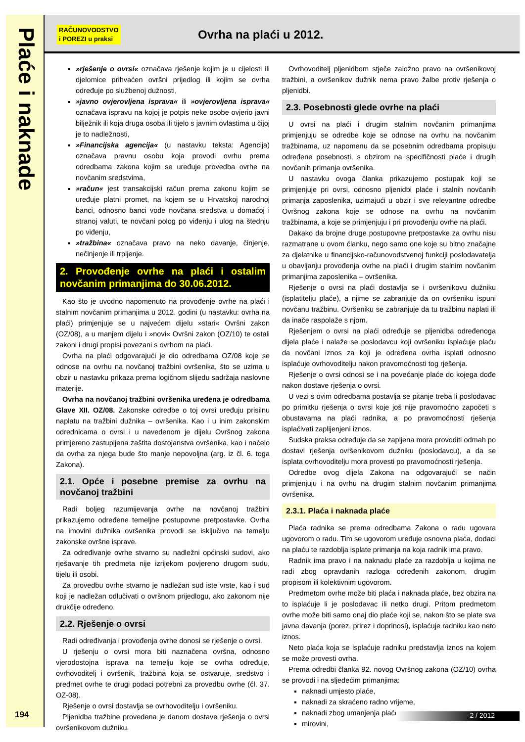Plaće i naknade
194
RAČUNOVODSTVO
i POREZI u praksi
Ovrha na plaći u 2012.
»rješenje o ovrsi« označava rješenje kojim je u cijelosti ili djelomice prihvaćen ovršni prijedlog ili kojim se ovrha određuje po službenoj dužnosti,
»javno ovjerovljena isprava« ili »ovjerovljena isprava« označava ispravu na kojoj je potpis neke osobe ovjerio javni bilježnik ili koja druga osoba ili tijelo s javnim ovlastima u čijoj je to nadležnosti,
»Financijska agencija« (u nastavku teksta: Agencija) označava pravnu osobu koja provodi ovrhu prema odredbama zakona kojim se uređuje provedba ovrhe na novčanim sredstvima,
»račun« jest transakcijski račun prema zakonu kojim se uređuje platni promet, na kojem se u Hrvatskoj narodnoj banci, odnosno banci vode novčana sredstva u domaćoj i stranoj valuti, te novčani polog po viđenju i ulog na štednju po viđenju,
»tražbina« označava pravo na neko davanje, činjenje, nečinjenje ili trpljenje.
2. Provođenje ovrhe na plaći i ostalim novčanim primanjima do 30.06.2012.
Kao što je uvodno napomenuto na provođenje ovrhe na plaći i stalnim novčanim primanjima u 2012. godini (u nastavku: ovrha na plaći) primjenjuje se u najvećem dijelu »stari« Ovršni zakon (OZ/08), a u manjem dijelu i »novi« Ovršni zakon (OZ/10) te ostali zakoni i drugi propisi povezani s ovrhom na plaći.
Ovrha na plaći odgovarajući je dio odredbama OZ/08 koje se odnose na ovrhu na novčanoj tražbini ovršenika, što se uzima u obzir u nastavku prikaza prema logičnom slijedu sadržaja naslovne materije.
Ovrha na novčanoj tražbini ovršenika uređena je odredbama Glave XII. OZ/08. Zakonske odredbe o toj ovrsi uređuju prisilnu naplatu na tražbini dužnika – ovršenika. Kao i u inim zakonskim odrednicama o ovrsi i u navedenom je dijelu Ovršnog zakona primjereno zastupljena zaštita dostojanstva ovršenika, kao i načelo da ovrha za njega bude što manje nepovoljna (arg. iz čl. 6. toga Zakona).
2.1. Opće i posebne premise za ovrhu na novčanoj tražbini
Radi boljeg razumijevanja ovrhe na novčanoj tražbini prikazujemo određene temeljne postupovne pretpostavke. Ovrha na imovini dužnika ovršenika provodi se isključivo na temelju zakonske ovršne isprave.
Za određivanje ovrhe stvarno su nadležni općinski sudovi, ako rješavanje tih predmeta nije izrijekom povjereno drugom sudu, tijelu ili osobi.
Za provedbu ovrhe stvarno je nadležan sud iste vrste, kao i sud koji je nadležan odlučivati o ovršnom prijedlogu, ako zakonom nije drukčije određeno.
2.2. Rješenje o ovrsi
Radi određivanja i provođenja ovrhe donosi se rješenje o ovrsi.
U rješenju o ovrsi mora biti naznačena ovršna, odnosno vjerodostojna isprava na temelju koje se ovrha određuje, ovrhovoditelj i ovršenik, tražbina koja se ostvaruje, sredstvo i predmet ovrhe te drugi podaci potrebni za provedbu ovrhe (čl. 37. OZ-08).
Rješenje o ovrsi dostavlja se ovrhovoditelju i ovršeniku.
Pljenidba tražbine provedena je danom dostave rješenja o ovrsi ovršenikovom dužniku.
Ovrhovoditelj pljenidbom stječe založno pravo na ovršenikovoj tražbini, a ovršenikov dužnik nema pravo žalbe protiv rješenja o pljenidbi.
2.3. Posebnosti glede ovrhe na plaći
U ovrsi na plaći i drugim stalnim novčanim primanjima primjenjuju se odredbe koje se odnose na ovrhu na novčanim tražbinama, uz napomenu da se posebnim odredbama propisuju određene posebnosti, s obzirom na specifičnosti plaće i drugih novčanih primanja ovršenika.
U nastavku ovoga članka prikazujemo postupak koji se primjenjuje pri ovrsi, odnosno pljenidbi plaće i stalnih novčanih primanja zaposlenika, uzimajući u obzir i sve relevantne odredbe Ovršnog zakona koje se odnose na ovrhu na novčanim tražbinama, a koje se primjenjuju i pri provođenju ovrhe na plaći.
Dakako da brojne druge postupovne pretpostavke za ovrhu nisu razmatrane u ovom članku, nego samo one koje su bitno značajne za djelatnike u financijsko-računovodstvenoj funkciji poslodavatelja u obavljanju provođenja ovrhe na plaći i drugim stalnim novčanim primanjima zaposlenika – ovršenika.
Rješenje o ovrsi na plaći dostavlja se i ovršenikovu dužniku (isplatitelju plaće), a njime se zabranjuje da on ovršeniku ispuni novčanu tražbinu. Ovršeniku se zabranjuje da tu tražbinu naplati ili da inače raspolaže s njom.
Rješenjem o ovrsi na plaći određuje se pljenidba određenoga dijela plaće i nalaže se poslodavcu koji ovršeniku isplaćuje plaću da novčani iznos za koji je određena ovrha isplati odnosno isplaćuje ovrhovoditelju nakon pravomoćnosti tog rješenja.
Rješenje o ovrsi odnosi se i na povećanje plaće do kojega dođe nakon dostave rješenja o ovrsi.
U vezi s ovim odredbama postavlja se pitanje treba li poslodavac po primitku rješenja o ovrsi koje još nije pravomoćno započeti s obustavama na plaći radnika, a po pravomoćnosti rješenja isplaćivati zaplijenjeni iznos.
Sudska praksa određuje da se zapljena mora provoditi odmah po dostavi rješenja ovršenikovom dužniku (poslodavcu), a da se isplata ovrhovoditelju mora provesti po pravomoćnosti rješenja.
Odredbe ovog dijela Zakona na odgovarajući se način primjenjuju i na ovrhu na drugim stalnim novčanim primanjima ovršenika.
2.3.1. Plaća i naknada plaće
Plaća radnika se prema odredbama Zakona o radu ugovara ugovorom o radu. Tim se ugovorom uređuje osnovna plaća, dodaci na plaću te razdoblja isplate primanja na koja radnik ima pravo.
Radnik ima pravo i na naknadu plaće za razdoblja u kojima ne radi zbog opravdanih razloga određenih zakonom, drugim propisom ili kolektivnim ugovorom.
Predmetom ovrhe može biti plaća i naknada plaće, bez obzira na to isplaćuje li je poslodavac ili netko drugi. Pritom predmetom ovrhe može biti samo onaj dio plaće koji se, nakon što se plate sva javna davanja (porez, prirez i doprinosi), isplaćuje radniku kao neto iznos.
Neto plaća koja se isplaćuje radniku predstavlja iznos na kojem se može provesti ovrha.
Prema odredbi članka 92. novog Ovršnog zakona (OZ/10) ovrha se provodi i na sljedećim primanjima:
naknadi umjesto plaće,
naknadi za skraćeno radno vrijeme,
naknadi zbog umanjenja plaće,
mirovini,
2 / 2012